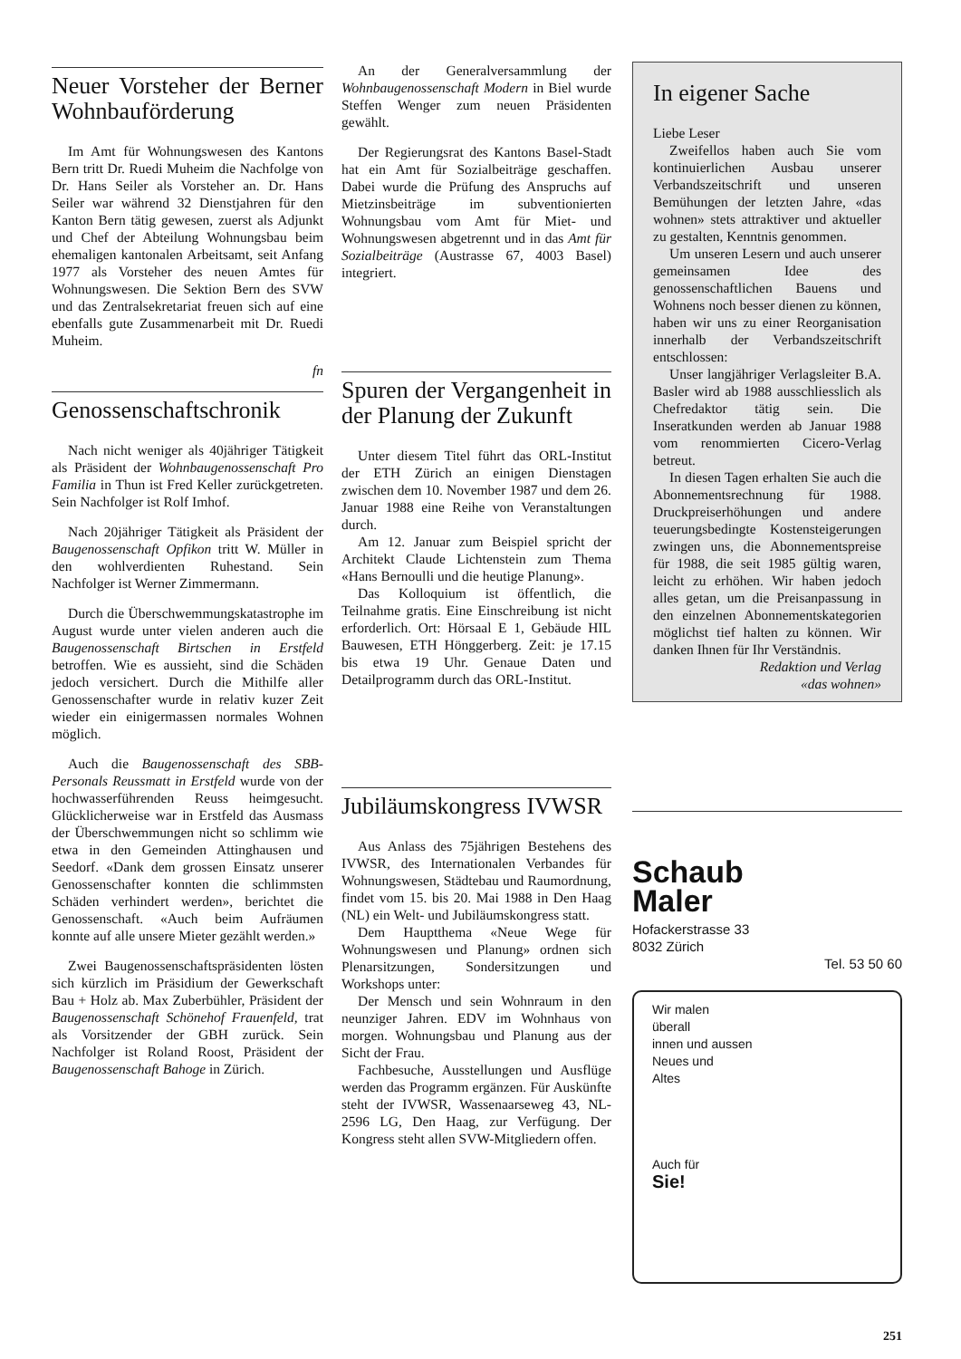Neuer Vorsteher der Berner Wohnbauförderung
Im Amt für Wohnungswesen des Kantons Bern tritt Dr. Ruedi Muheim die Nachfolge von Dr. Hans Seiler als Vorsteher an. Dr. Hans Seiler war während 32 Dienstjahren für den Kanton Bern tätig gewesen, zuerst als Adjunkt und Chef der Abteilung Wohnungsbau beim ehemaligen kantonalen Arbeitsamt, seit Anfang 1977 als Vorsteher des neuen Amtes für Wohnungswesen. Die Sektion Bern des SVW und das Zentralsekretariat freuen sich auf eine ebenfalls gute Zusammenarbeit mit Dr. Ruedi Muheim.
fn
Genossenschaftschronik
Nach nicht weniger als 40jähriger Tätigkeit als Präsident der Wohnbaugenossenschaft Pro Familia in Thun ist Fred Keller zurückgetreten. Sein Nachfolger ist Rolf Imhof.
Nach 20jähriger Tätigkeit als Präsident der Baugenossenschaft Opfikon tritt W. Müller in den wohlverdienten Ruhestand. Sein Nachfolger ist Werner Zimmermann.
Durch die Überschwemmungskatastrophe im August wurde unter vielen anderen auch die Baugenossenschaft Birtschen in Erstfeld betroffen. Wie es aussieht, sind die Schäden jedoch versichert. Durch die Mithilfe aller Genossenschafter wurde in relativ kuzer Zeit wieder ein einigermassen normales Wohnen möglich.
Auch die Baugenossenschaft des SBB-Personals Reussmatt in Erstfeld wurde von der hochwasserführenden Reuss heimgesucht. Glücklicherweise war in Erstfeld das Ausmass der Überschwemmungen nicht so schlimm wie etwa in den Gemeinden Attinghausen und Seedorf. «Dank dem grossen Einsatz unserer Genossenschafter konnten die schlimmsten Schäden verhindert werden», berichtet die Genossenschaft. «Auch beim Aufräumen konnte auf alle unsere Mieter gezählt werden.»
Zwei Baugenossenschaftspräsidenten lösten sich kürzlich im Präsidium der Gewerkschaft Bau + Holz ab. Max Zuberbühler, Präsident der Baugenossenschaft Schönehof Frauenfeld, trat als Vorsitzender der GBH zurück. Sein Nachfolger ist Roland Roost, Präsident der Baugenossenschaft Bahoge in Zürich.
An der Generalversammlung der Wohnbaugenossenschaft Modern in Biel wurde Steffen Wenger zum neuen Präsidenten gewählt.
Der Regierungsrat des Kantons Basel-Stadt hat ein Amt für Sozialbeiträge geschaffen. Dabei wurde die Prüfung des Anspruchs auf Mietzinsbeiträge im subventionierten Wohnungsbau vom Amt für Miet- und Wohnungswesen abgetrennt und in das Amt für Sozialbeiträge (Austrasse 67, 4003 Basel) integriert.
Spuren der Vergangenheit in der Planung der Zukunft
Unter diesem Titel führt das ORL-Institut der ETH Zürich an einigen Dienstagen zwischen dem 10. November 1987 und dem 26. Januar 1988 eine Reihe von Veranstaltungen durch.
Am 12. Januar zum Beispiel spricht der Architekt Claude Lichtenstein zum Thema «Hans Bernoulli und die heutige Planung».
Das Kolloquium ist öffentlich, die Teilnahme gratis. Eine Einschreibung ist nicht erforderlich. Ort: Hörsaal E 1, Gebäude HIL Bauwesen, ETH Hönggerberg. Zeit: je 17.15 bis etwa 19 Uhr. Genaue Daten und Detailprogramm durch das ORL-Institut.
Jubiläumskongress IVWSR
Aus Anlass des 75jährigen Bestehens des IVWSR, des Internationalen Verbandes für Wohnungswesen, Städtebau und Raumordnung, findet vom 15. bis 20. Mai 1988 in Den Haag (NL) ein Welt- und Jubiläumskongress statt.
Dem Hauptthema «Neue Wege für Wohnungswesen und Planung» ordnen sich Plenarsitzungen, Sondersitzungen und Workshops unter:
Der Mensch und sein Wohnraum in den neunziger Jahren. EDV im Wohnhaus von morgen. Wohnungsbau und Planung aus der Sicht der Frau.
Fachbesuche, Ausstellungen und Ausflüge werden das Programm ergänzen. Für Auskünfte steht der IVWSR, Wassenaarseweg 43, NL-2596 LG, Den Haag, zur Verfügung. Der Kongress steht allen SVW-Mitgliedern offen.
In eigener Sache
Liebe Leser
Zweifellos haben auch Sie vom kontinuierlichen Ausbau unserer Verbandszeitschrift und unseren Bemühungen der letzten Jahre, «das wohnen» stets attraktiver und aktueller zu gestalten, Kenntnis genommen.
Um unseren Lesern und auch unserer gemeinsamen Idee des genossenschaftlichen Bauens und Wohnens noch besser dienen zu können, haben wir uns zu einer Reorganisation innerhalb der Verbandszeitschrift entschlossen:
Unser langjähriger Verlagsleiter B.A. Basler wird ab 1988 ausschliesslich als Chefredaktor tätig sein. Die Inseratkunden werden ab Januar 1988 vom renommierten Cicero-Verlag betreut.
In diesen Tagen erhalten Sie auch die Abonnementsrechnung für 1988. Druckpreiserhöhungen und andere teuerungsbedingte Kostensteigerungen zwingen uns, die Abonnementspreise für 1988, die seit 1985 gültig waren, leicht zu erhöhen. Wir haben jedoch alles getan, um die Preisanpassung in den einzelnen Abonnementskategorien möglichst tief halten zu können. Wir danken Ihnen für Ihr Verständnis.
Redaktion und Verlag
«das wohnen»
Schaub
Maler
Hofackerstrasse 33
8032 Zürich
Tel. 53 50 60
Wir malen
überall
innen und aussen
Neues und
Altes
Auch für
Sie!
251